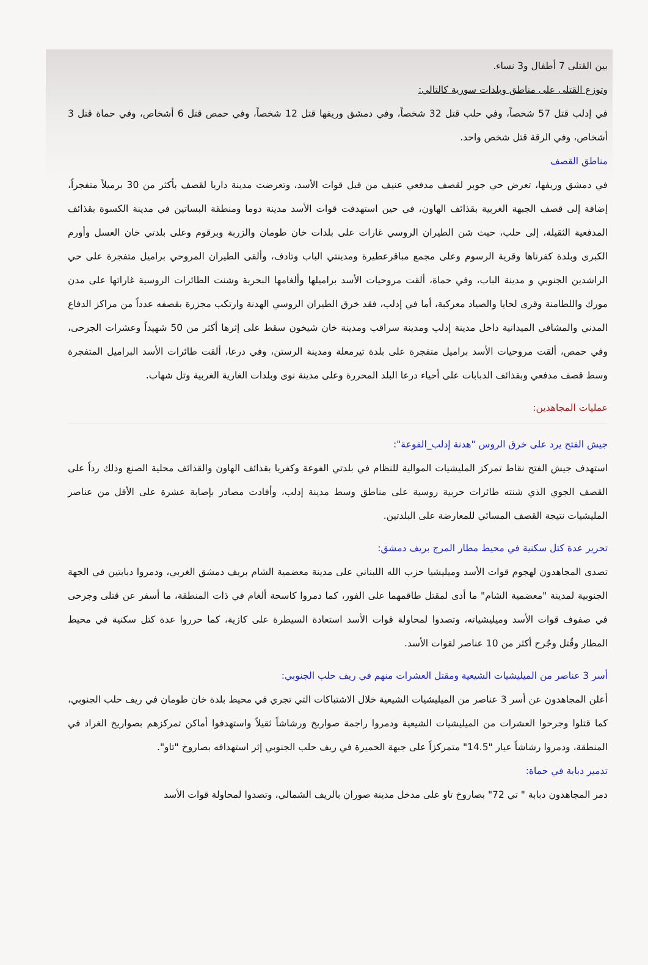بين القتلى 7 أطفال و3 نساء.
وتوزع القتلى على مناطق وبلدات سورية كالتالي:
في إدلب قتل 57 شخصاً، وفي حلب قتل 32 شخصاً، وفي دمشق وريفها قتل 12 شخصاً، وفي حمص قتل 6 أشخاص، وفي حماة قتل 3 أشخاص، وفي الرقة قتل شخص واحد.
مناطق القصف
في دمشق وريفها، تعرض حي جوبر لقصف مدفعي عنيف من قبل قوات الأسد، وتعرضت مدينة داريا لقصف بأكثر من 30 برميلاً متفجراً، إضافة إلى قصف الجبهة الغربية بقذائف الهاون، في حين استهدفت قوات الأسد مدينة دوما ومنطقة البساتين في مدينة الكسوة بقذائف المدفعية الثقيلة، إلى حلب، حيث شن الطيران الروسي غارات على بلدات خان طومان والزربة وبرقوم وعلى بلدتي خان العسل وأورم الكبرى وبلدة كفرناها وقرية الرسوم وعلى مجمع مباقرعطيرة ومدينتي الباب وتادف، وألقى الطيران المروحي براميل متفجرة على حي الراشدين الجنوبي و مدينة الباب، وفي حماة، ألقت مروحيات الأسد براميلها وألغامها البحرية وشنت الطائرات الروسية غاراتها على مدن مورك واللطامنة وقرى لحايا والصياد معركبة، أما في إدلب، فقد خرق الطيران الروسي الهدنة وارتكب مجزرة بقصفه عدداً من مراكز الدفاع المدني والمشافي الميدانية داخل مدينة إدلب ومدينة سراقب ومدينة خان شيخون سقط على إثرها أكثر من 50 شهيداً وعشرات الجرحى، وفي حمص، ألقت مروحيات الأسد براميل متفجرة على بلدة تيرمعلة ومدينة الرستن، وفي درعا، ألقت طائرات الأسد البراميل المتفجرة وسط قصف مدفعي وبقذائف الدبابات على أحياء درعا البلد المحررة وعلى مدينة نوى وبلدات الغارية الغربية وتل شهاب.
عمليات المجاهدين:
جيش الفتح يرد على خرق الروس "هدنة إدلب_الفوعة":
استهدف جيش الفتح نقاط تمركز المليشيات الموالية للنظام في بلدتي الفوعة وكفريا بقذائف الهاون والقذائف محلية الصنع وذلك رداً على القصف الجوي الذي شنته طائرات حربية روسية على مناطق وسط مدينة إدلب، وأفادت مصادر بإصابة عشرة على الأقل من عناصر المليشيات نتيجة القصف المسائي للمعارضة على البلدتين.
تحرير عدة كتل سكنية في محيط مطار المرج بريف دمشق:
تصدى المجاهدون لهجوم قوات الأسد وميليشيا حزب الله اللبناني على مدينة معضمية الشام بريف دمشق الغربي، ودمروا دبابتين في الجهة الجنوبية لمدينة "معضمية الشام" ما أدى لمقتل طاقمهما على الفور، كما دمروا كاسحة ألغام في ذات المنطقة، ما أسفر عن قتلى وجرحى في صفوف قوات الأسد وميليشياته، وتصدوا لمحاولة قوات الأسد استعادة السيطرة على كازية، كما حرروا عدة كتل سكنية في محيط المطار وقُتل وجُرح أكثر من 10 عناصر لقوات الأسد.
أسر 3 عناصر من الميليشيات الشيعية ومقتل العشرات منهم في ريف حلب الجنوبي:
أعلن المجاهدون عن أسر 3 عناصر من الميليشيات الشيعية خلال الاشتباكات التي تجري في محيط بلدة خان طومان في ريف حلب الجنوبي، كما قتلوا وجرحوا العشرات من الميليشيات الشيعية ودمروا راجمة صواريخ ورشاشاً ثقيلاً واستهدفوا أماكن تمركزهم بصواريخ الغراد في المنطقة، ودمروا رشاشاً عيار "14.5" متمركزاً على جبهة الحميرة في ريف حلب الجنوبي إثر استهدافه بصاروخ "تاو".
تدمير دبابة في حماة:
دمر المجاهدون دبابة " تي 72" بصاروخ تاو على مدخل مدينة صوران بالريف الشمالي، وتصدوا لمحاولة قوات الأسد